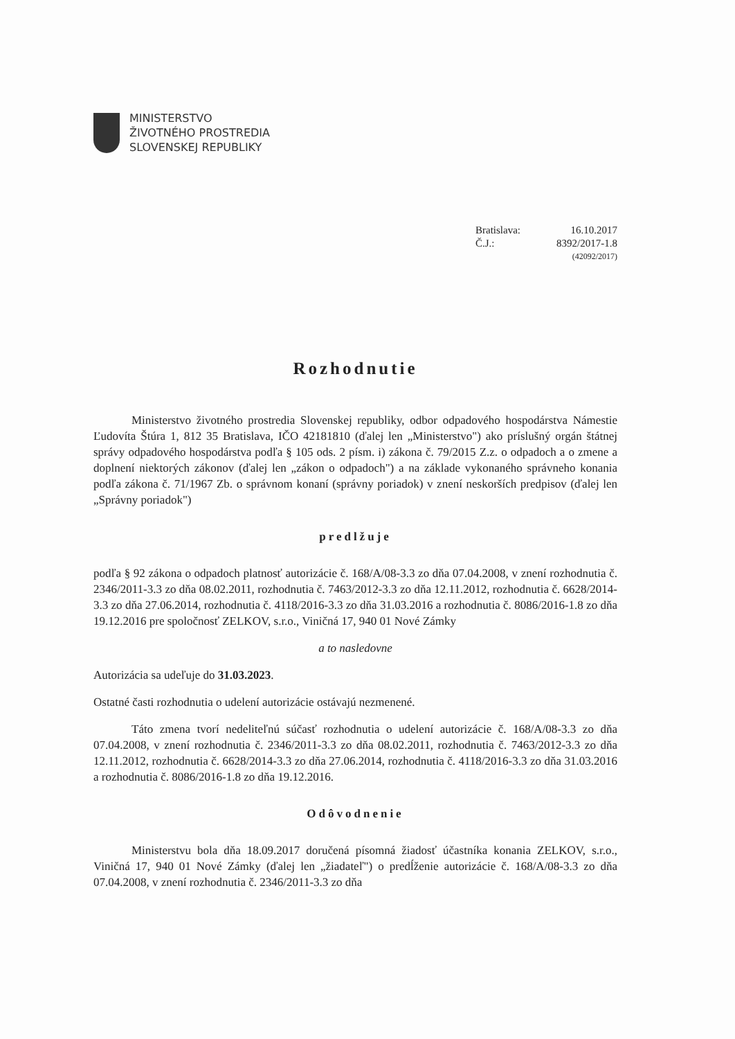MINISTERSTVO
ŽIVOTNÉHO PROSTREDIA
SLOVENSKEJ REPUBLIKY
Bratislava: 16.10.2017
Č.J.: 8392/2017-1.8
(42092/2017)
Rozhodnutie
Ministerstvo životného prostredia Slovenskej republiky, odbor odpadového hospodárstva Námestie Ľudovíta Štúra 1, 812 35 Bratislava, IČO 42181810 (ďalej len „Ministerstvo") ako príslušný orgán štátnej správy odpadového hospodárstva podľa § 105 ods. 2 písm. i) zákona č. 79/2015 Z.z. o odpadoch a o zmene a doplnení niektorých zákonov (ďalej len „zákon o odpadoch") a na základe vykonaného správneho konania podľa zákona č. 71/1967 Zb. o správnom konaní (správny poriadok) v znení neskorších predpisov (ďalej len „Správny poriadok")
predlžuje
podľa § 92 zákona o odpadoch platnosť autorizácie č. 168/A/08-3.3 zo dňa 07.04.2008, v znení rozhodnutia č. 2346/2011-3.3 zo dňa 08.02.2011, rozhodnutia č. 7463/2012-3.3 zo dňa 12.11.2012, rozhodnutia č. 6628/2014-3.3 zo dňa 27.06.2014, rozhodnutia č. 4118/2016-3.3 zo dňa 31.03.2016 a rozhodnutia č. 8086/2016-1.8 zo dňa 19.12.2016 pre spoločnosť ZELKOV, s.r.o., Viničná 17, 940 01 Nové Zámky
a to nasledovne
Autorizácia sa udeľuje do 31.03.2023.
Ostatné časti rozhodnutia o udelení autorizácie ostávajú nezmenené.
Táto zmena tvorí nedeliteľnú súčasť rozhodnutia o udelení autorizácie č. 168/A/08-3.3 zo dňa 07.04.2008, v znení rozhodnutia č. 2346/2011-3.3 zo dňa 08.02.2011, rozhodnutia č. 7463/2012-3.3 zo dňa 12.11.2012, rozhodnutia č. 6628/2014-3.3 zo dňa 27.06.2014, rozhodnutia č. 4118/2016-3.3 zo dňa 31.03.2016 a rozhodnutia č. 8086/2016-1.8 zo dňa 19.12.2016.
Odôvodnenie
Ministerstvu bola dňa 18.09.2017 doručená písomná žiadosť účastníka konania ZELKOV, s.r.o., Viničná 17, 940 01 Nové Zámky (ďalej len „žiadateľ") o predĺženie autorizácie č. 168/A/08-3.3 zo dňa 07.04.2008, v znení rozhodnutia č. 2346/2011-3.3 zo dňa